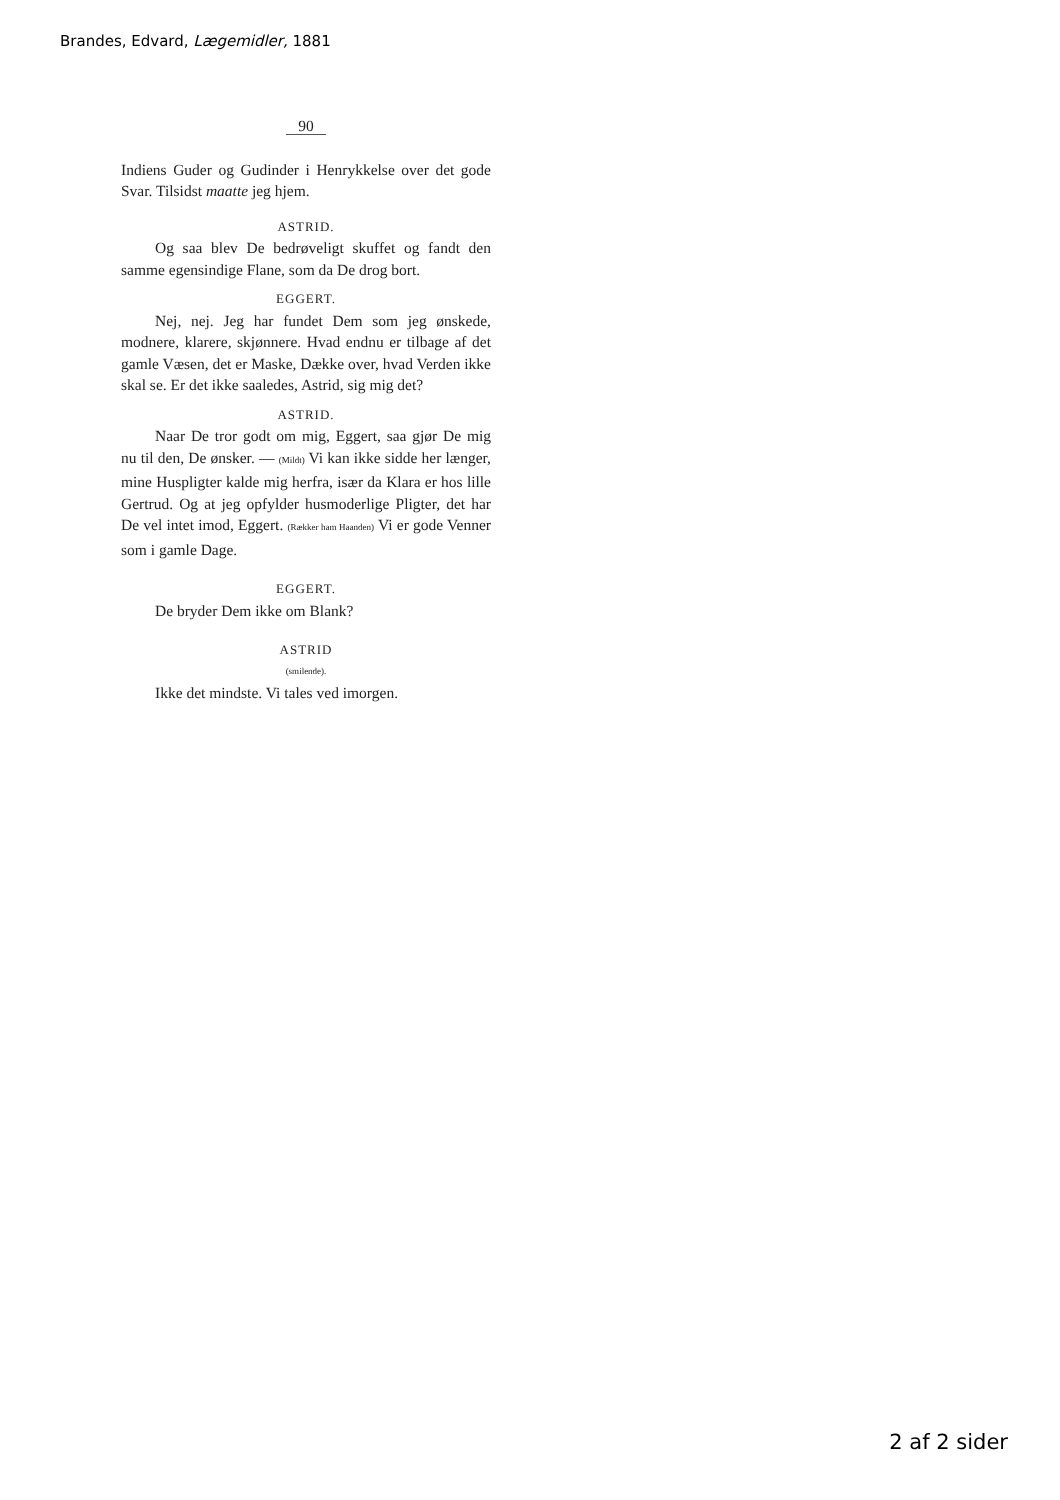Brandes, Edvard, Lægemidler, 1881
90
Indiens Guder og Gudinder i Henrykkelse over det gode Svar. Tilsidst maatte jeg hjem.
ASTRID.
Og saa blev De bedrøveligt skuffet og fandt den samme egensindige Flane, som da De drog bort.
EGGERT.
Nej, nej. Jeg har fundet Dem som jeg ønskede, modnere, klarere, skjønnere. Hvad endnu er tilbage af det gamle Væsen, det er Maske, Dække over, hvad Verden ikke skal se. Er det ikke saaledes, Astrid, sig mig det?
ASTRID.
Naar De tror godt om mig, Eggert, saa gjør De mig nu til den, De ønsker. — (Mildt) Vi kan ikke sidde her længer, mine Huspligter kalde mig herfra, især da Klara er hos lille Gertrud. Og at jeg opfylder husmoderlige Pligter, det har De vel intet imod, Eggert. (Rækker ham Haanden) Vi er gode Venner som i gamle Dage.
EGGERT.
De bryder Dem ikke om Blank?
ASTRID
(smilende).
Ikke det mindste. Vi tales ved imorgen.
2 af 2 sider